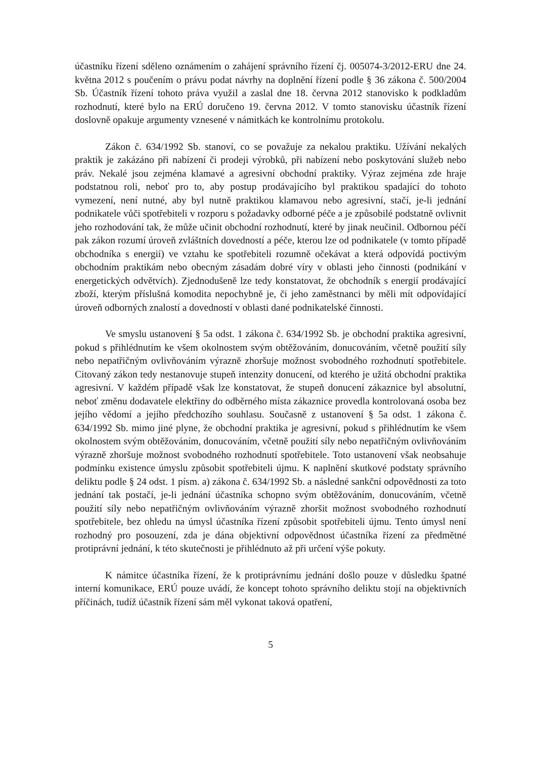účastníku řízení sděleno oznámením o zahájení správního řízení čj. 005074-3/2012-ERU dne 24. května 2012 s poučením o právu podat návrhy na doplnění řízení podle § 36 zákona č. 500/2004 Sb. Účastník řízení tohoto práva využil a zaslal dne 18. června 2012 stanovisko k podkladům rozhodnutí, které bylo na ERÚ doručeno 19. června 2012. V tomto stanovisku účastník řízení doslovně opakuje argumenty vznesené v námitkách ke kontrolnímu protokolu.
Zákon č. 634/1992 Sb. stanoví, co se považuje za nekalou praktiku. Užívání nekalých praktik je zakázáno při nabízení či prodeji výrobků, při nabízení nebo poskytování služeb nebo práv. Nekalé jsou zejména klamavé a agresivní obchodní praktiky. Výraz zejména zde hraje podstatnou roli, neboť pro to, aby postup prodávajícího byl praktikou spadající do tohoto vymezení, není nutné, aby byl nutně praktikou klamavou nebo agresivní, stačí, je-li jednání podnikatele vůči spotřebiteli v rozporu s požadavky odborné péče a je způsobilé podstatně ovlivnit jeho rozhodování tak, že může učinit obchodní rozhodnutí, které by jinak neučinil. Odbornou péčí pak zákon rozumí úroveň zvláštních dovedností a péče, kterou lze od podnikatele (v tomto případě obchodníka s energií) ve vztahu ke spotřebiteli rozumně očekávat a která odpovídá poctivým obchodním praktikám nebo obecným zásadám dobré víry v oblasti jeho činnosti (podnikání v energetických odvětvích). Zjednodušeně lze tedy konstatovat, že obchodník s energií prodávající zboží, kterým příslušná komodita nepochybně je, či jeho zaměstnanci by měli mít odpovídající úroveň odborných znalostí a dovedností v oblasti dané podnikatelské činnosti.
Ve smyslu ustanovení § 5a odst. 1 zákona č. 634/1992 Sb. je obchodní praktika agresivní, pokud s přihlédnutím ke všem okolnostem svým obtěžováním, donucováním, včetně použití síly nebo nepatřičným ovlivňováním výrazně zhoršuje možnost svobodného rozhodnutí spotřebitele. Citovaný zákon tedy nestanovuje stupeň intenzity donucení, od kterého je užitá obchodní praktika agresivní. V každém případě však lze konstatovat, že stupeň donucení zákaznice byl absolutní, neboť změnu dodavatele elektřiny do odběrného místa zákaznice provedla kontrolovaná osoba bez jejího vědomí a jejího předchozího souhlasu. Současně z ustanovení § 5a odst. 1 zákona č. 634/1992 Sb. mimo jiné plyne, že obchodní praktika je agresivní, pokud s přihlédnutím ke všem okolnostem svým obtěžováním, donucováním, včetně použití síly nebo nepatřičným ovlivňováním výrazně zhoršuje možnost svobodného rozhodnutí spotřebitele. Toto ustanovení však neobsahuje podmínku existence úmyslu způsobit spotřebiteli újmu. K naplnění skutkové podstaty správního deliktu podle § 24 odst. 1 písm. a) zákona č. 634/1992 Sb. a následné sankční odpovědnosti za toto jednání tak postačí, je-li jednání účastníka schopno svým obtěžováním, donucováním, včetně použití síly nebo nepatřičným ovlivňováním výrazně zhoršit možnost svobodného rozhodnutí spotřebitele, bez ohledu na úmysl účastníka řízení způsobit spotřebiteli újmu. Tento úmysl není rozhodný pro posouzení, zda je dána objektivní odpovědnost účastníka řízení za předmětné protiprávní jednání, k této skutečnosti je přihlédnuto až při určení výše pokuty.
K námitce účastníka řízení, že k protiprávnímu jednání došlo pouze v důsledku špatné interní komunikace, ERÚ pouze uvádí, že koncept tohoto správního deliktu stojí na objektivních příčinách, tudíž účastník řízení sám měl vykonat taková opatření,
5